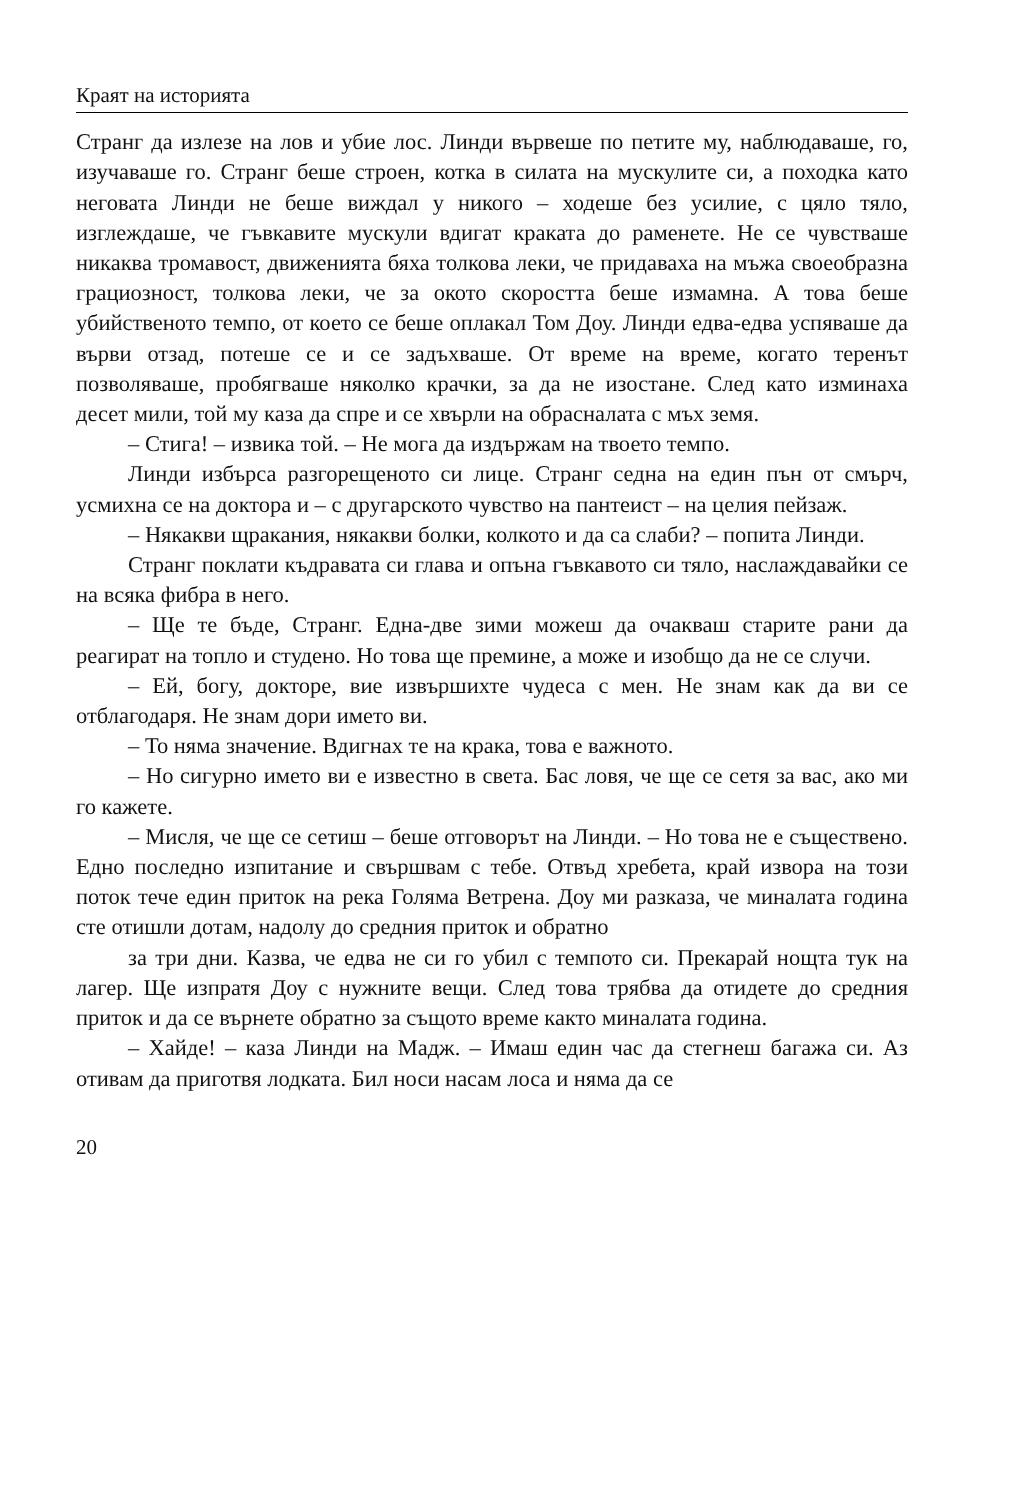Краят на историята
Странг да излезе на лов и убие лос. Линди вървеше по петите му, наблюдаваше, го, изучаваше го. Странг беше строен, котка в силата на мускулите си, а походка като неговата Линди не беше виждал у никого – ходеше без усилие, с цяло тяло, изглеждаше, че гъвкавите мускули вдигат краката до раменете. Не се чувстваше никаква тромавост, движенията бяха толкова леки, че придаваха на мъжа своеобразна грациозност, толкова леки, че за окото скоростта беше измамна. А това беше убийственото темпо, от което се беше оплакал Том Доу. Линди едва-едва успяваше да върви отзад, потеше се и се задъхваше. От време на време, когато теренът позволяваше, пробягваше няколко крачки, за да не изостане. След като изминаха десет мили, той му каза да спре и се хвърли на обрасналата с мъх земя.
– Стига! – извика той. – Не мога да издържам на твоето темпо.
Линди избърса разгорещеното си лице. Странг седна на един пън от смърч, усмихна се на доктора и – с другарското чувство на пантеист – на целия пейзаж.
– Някакви щракания, някакви болки, колкото и да са слаби? – попита Линди.
Странг поклати къдравата си глава и опъна гъвкавото си тяло, наслаждавайки се на всяка фибра в него.
– Ще те бъде, Странг. Една-две зими можеш да очакваш старите рани да реагират на топло и студено. Но това ще премине, а може и изобщо да не се случи.
– Ей, богу, докторе, вие извършихте чудеса с мен. Не знам как да ви се отблагодаря. Не знам дори името ви.
– То няма значение. Вдигнах те на крака, това е важното.
– Но сигурно името ви е известно в света. Бас ловя, че ще се сетя за вас, ако ми го кажете.
– Мисля, че ще се сетиш – беше отговорът на Линди. – Но това не е съществено. Едно последно изпитание и свършвам с тебе. Отвъд хребета, край извора на този поток тече един приток на река Голяма Ветрена. Доу ми разказа, че миналата година сте отишли дотам, надолу до средния приток и обратно
за три дни. Казва, че едва не си го убил с темпото си. Прекарай нощта тук на лагер. Ще изпратя Доу с нужните вещи. След това трябва да отидете до средния приток и да се върнете обратно за същото време както миналата година.
– Хайде! – каза Линди на Мадж. – Имаш един час да стегнеш багажа си. Аз отивам да приготвя лодката. Бил носи насам лоса и няма да се
20